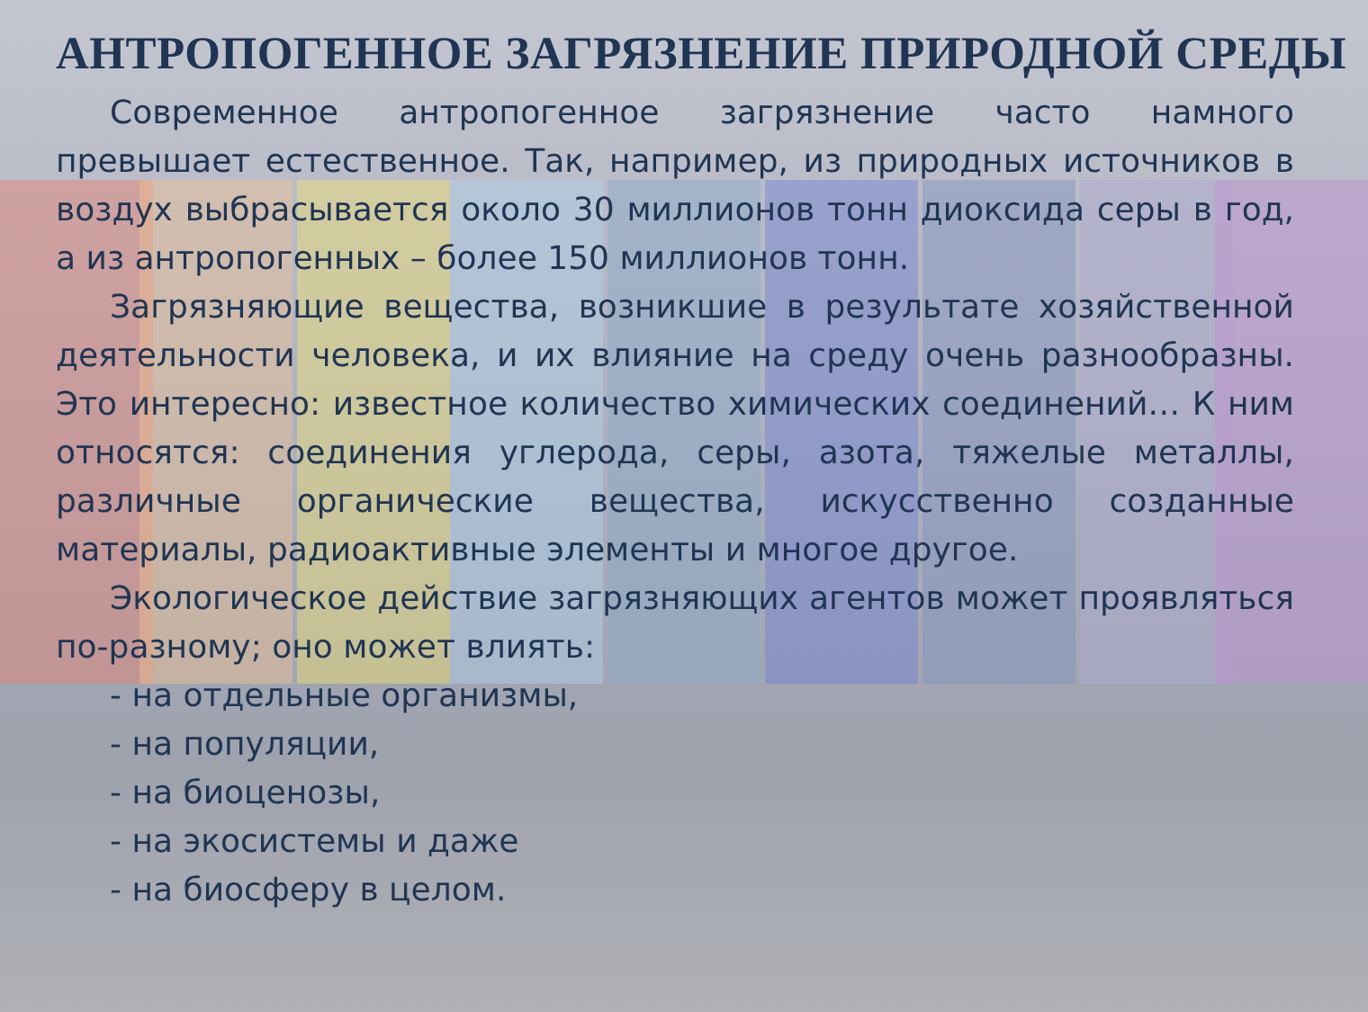АНТРОПОГЕННОЕ ЗАГРЯЗНЕНИЕ ПРИРОДНОЙ СРЕДЫ
Современное антропогенное загрязнение часто намного превышает естественное. Так, например, из природных источников в воздух выбрасывается около 30 миллионов тонн диоксида серы в год, а из антропогенных – более 150 миллионов тонн.
Загрязняющие вещества, возникшие в результате хозяйственной деятельности человека, и их влияние на среду очень разнообразны. Это интересно: известное количество химических соединений… К ним относятся: соединения углерода, серы, азота, тяжелые металлы, различные органические вещества, искусственно созданные материалы, радиоактивные элементы и многое другое.
Экологическое действие загрязняющих агентов может проявляться по-разному; оно может влиять:
- на отдельные организмы,
- на популяции,
- на биоценозы,
- на экосистемы и даже
- на биосферу в целом.